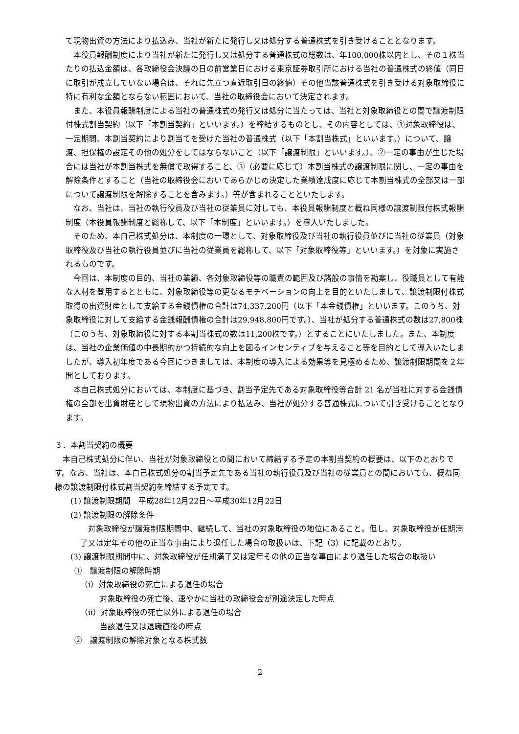て現物出資の方法により払込み、当社が新たに発行し又は処分する普通株式を引き受けることとなります。
本役員報酬制度により当社が新たに発行し又は処分する普通株式の総数は、年100,000株以内とし、その１株当たりの払込金額は、各取締役会決議の日の前営業日における東京証券取引所における当社の普通株式の終値（同日に取引が成立していない場合は、それに先立つ直近取引日の終値）その他当該普通株式を引き受ける対象取締役に特に有利な金額とならない範囲において、当社の取締役会において決定されます。
また、本役員報酬制度による当社の普通株式の発行又は処分に当たっては、当社と対象取締役との間で譲渡制限付株式割当契約（以下「本割当契約」といいます。）を締結するものとし、その内容としては、①対象取締役は、一定期間、本割当契約により割当てを受けた当社の普通株式（以下「本割当株式」といいます。）について、譲渡、担保権の設定その他の処分をしてはならないこと（以下「譲渡制限」といいます。）、②一定の事由が生じた場合には当社が本割当株式を無償で取得すること、③（必要に応じて）本割当株式の譲渡制限に関し、一定の事由を解除条件とすること（当社の取締役会においてあらかじめ決定した業績達成度に応じて本割当株式の全部又は一部について譲渡制限を解除することを含みます。）等が含まれることといたします。
なお、当社は、当社の執行役員及び当社の従業員に対しても、本役員報酬制度と概ね同様の譲渡制限付株式報酬制度（本役員報酬制度と総称して、以下「本制度」といいます。）を導入いたしました。
そのため、本自己株式処分は、本制度の一環として、対象取締役及び当社の執行役員並びに当社の従業員（対象取締役及び当社の執行役員並びに当社の従業員を総称して、以下「対象取締役等」といいます。）を対象に実施されるものです。
今回は、本制度の目的、当社の業績、各対象取締役等の職責の範囲及び諸般の事情を勘案し、役職員として有能な人材を登用するとともに、対象取締役等の更なるモチベーションの向上を目的といたしまして、譲渡制限付株式取得の出資財産として支給する金銭債権の合計は74,337,200円（以下「本金銭債権」といいます。このうち、対象取締役に対して支給する金銭報酬債権の合計は29,948,800円です。）、当社が処分する普通株式の数は27,800株（このうち、対象取締役に対する本割当株式の数は11,200株です。）とすることにいたしました。また、本制度は、当社の企業価値の中長期的かつ持続的な向上を図るインセンティブを与えること等を目的として導入いたしましたが、導入初年度である今回につきましては、本制度の導入による効果等を見極めるため、譲渡制限期間を２年間としております。
本自己株式処分においては、本制度に基づき、割当予定先である対象取締役等合計 21 名が当社に対する金銭債権の全部を出資財産として現物出資の方法により払込み、当社が処分する普通株式について引き受けることとなります。
３．本割当契約の概要
本自己株式処分に伴い、当社が対象取締役との間において締結する予定の本割当契約の概要は、以下のとおりです。なお、当社は、本自己株式処分の割当予定先である当社の執行役員及び当社の従業員との間においても、概ね同様の譲渡制限付株式割当契約を締結する予定です。
(1) 譲渡制限期間　平成28年12月22日～平成30年12月22日
(2) 譲渡制限の解除条件
対象取締役が譲渡制限期間中、継続して、当社の対象取締役の地位にあること。但し、対象取締役が任期満了又は定年その他の正当な事由により退任した場合の取扱いは、下記（3）に記載のとおり。
(3) 譲渡制限期間中に、対象取締役が任期満了又は定年その他の正当な事由により退任した場合の取扱い
①　譲渡制限の解除時期
（ⅰ）対象取締役の死亡による退任の場合
対象取締役の死亡後、速やかに当社の取締役会が別途決定した時点
（ⅱ）対象取締役の死亡以外による退任の場合
当該退任又は退職直後の時点
②　譲渡制限の解除対象となる株式数
2